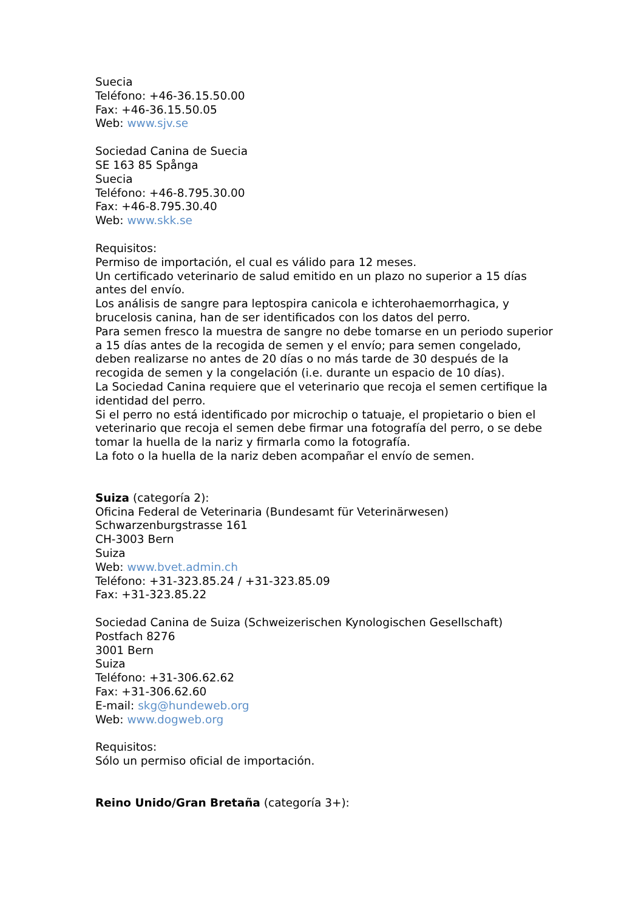Suecia
Teléfono: +46-36.15.50.00
Fax: +46-36.15.50.05
Web: www.sjv.se
Sociedad Canina de Suecia
SE 163 85 Spånga
Suecia
Teléfono: +46-8.795.30.00
Fax: +46-8.795.30.40
Web: www.skk.se
Requisitos:
Permiso de importación, el cual es válido para 12 meses.
Un certificado veterinario de salud emitido en un plazo no superior a 15 días antes del envío.
Los análisis de sangre para leptospira canicola e ichterohaemorrhagica, y brucelosis canina, han de ser identificados con los datos del perro.
Para semen fresco la muestra de sangre no debe tomarse en un periodo superior a 15 días antes de la recogida de semen y el envío; para semen congelado, deben realizarse no antes de 20 días o no más tarde de 30 después de la recogida de semen y la congelación (i.e. durante un espacio de 10 días).
La Sociedad Canina requiere que el veterinario que recoja el semen certifique la identidad del perro.
Si el perro no está identificado por microchip o tatuaje, el propietario o bien el veterinario que recoja el semen debe firmar una fotografía del perro, o se debe tomar la huella de la nariz y firmarla como la fotografía.
La foto o la huella de la nariz deben acompañar el envío de semen.
Suiza (categoría 2):
Oficina Federal de Veterinaria (Bundesamt für Veterinärwesen)
Schwarzenburgstrasse 161
CH-3003 Bern
Suiza
Web: www.bvet.admin.ch
Teléfono: +31-323.85.24 / +31-323.85.09
Fax: +31-323.85.22
Sociedad Canina de Suiza (Schweizerischen Kynologischen Gesellschaft)
Postfach 8276
3001 Bern
Suiza
Teléfono: +31-306.62.62
Fax: +31-306.62.60
E-mail: skg@hundeweb.org
Web: www.dogweb.org
Requisitos:
Sólo un permiso oficial de importación.
Reino Unido/Gran Bretaña (categoría 3+):